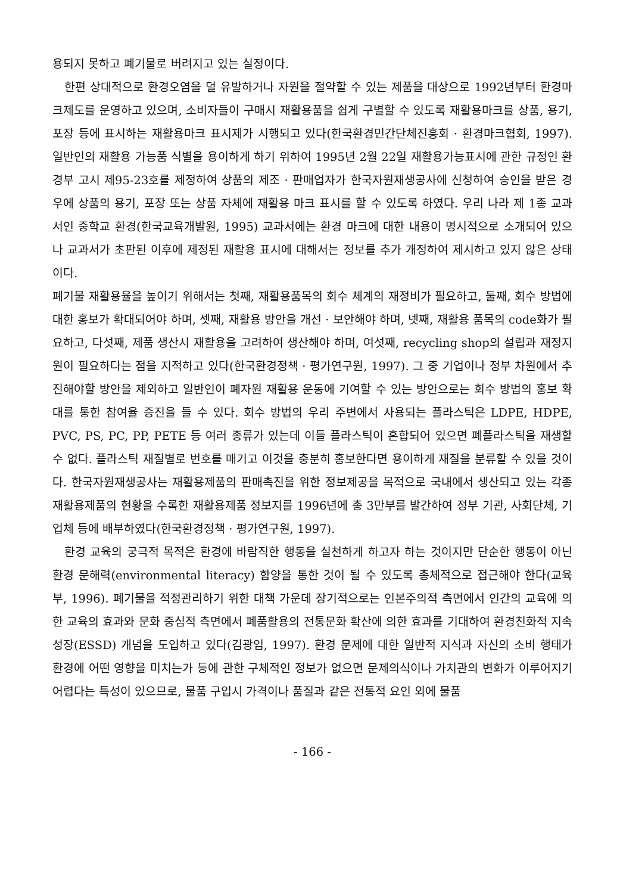용되지 못하고 폐기물로 버려지고 있는 실정이다.
한편 상대적으로 환경오염을 덜 유발하거나 자원을 절약할 수 있는 제품을 대상으로 1992년부터 환경마크제도를 운영하고 있으며, 소비자들이 구매시 재활용품을 쉽게 구별할 수 있도록 재활용마크를 상품, 용기, 포장 등에 표시하는 재활용마크 표시제가 시행되고 있다(한국환경민간단체진흥회 · 환경마크협회, 1997). 일반인의 재활용 가능품 식별을 용이하게 하기 위하여 1995년 2월 22일 재활용가능표시에 관한 규정인 환경부 고시 제95-23호를 제정하여 상품의 제조 · 판매업자가 한국자원재생공사에 신청하여 승인을 받은 경우에 상품의 용기, 포장 또는 상품 자체에 재활용 마크 표시를 할 수 있도록 하였다. 우리 나라 제 1종 교과서인 중학교 환경(한국교육개발원, 1995) 교과서에는 환경 마크에 대한 내용이 명시적으로 소개되어 있으나 교과서가 초판된 이후에 제정된 재활용 표시에 대해서는 정보를 추가 개정하여 제시하고 있지 않은 상태이다.
폐기물 재활용율을 높이기 위해서는 첫째, 재활용품목의 회수 체계의 재정비가 필요하고, 둘째, 회수 방법에 대한 홍보가 확대되어야 하며, 셋째, 재활용 방안을 개선 · 보안해야 하며, 넷째, 재활용 품목의 code화가 필요하고, 다섯째, 제품 생산시 재활용을 고려하여 생산해야 하며, 여섯째, recycling shop의 설립과 재정지원이 필요하다는 점을 지적하고 있다(한국환경정책 · 평가연구원, 1997). 그 중 기업이나 정부 차원에서 추진해야할 방안을 제외하고 일반인이 폐자원 재활용 운동에 기여할 수 있는 방안으로는 회수 방법의 홍보 확대를 통한 참여율 증진을 들 수 있다. 회수 방법의 우리 주변에서 사용되는 플라스틱은 LDPE, HDPE, PVC, PS, PC, PP, PETE 등 여러 종류가 있는데 이들 플라스틱이 혼합되어 있으면 폐플라스틱을 재생할 수 없다. 플라스틱 재질별로 번호를 매기고 이것을 충분히 홍보한다면 용이하게 재질을 분류할 수 있을 것이다. 한국자원재생공사는 재활용제품의 판매촉진을 위한 정보제공을 목적으로 국내에서 생산되고 있는 각종 재활용제품의 현황을 수록한 재활용제품 정보지를 1996년에 총 3만부를 발간하여 정부 기관, 사회단체, 기업체 등에 배부하였다(한국환경정책 · 평가연구원, 1997).
환경 교육의 궁극적 목적은 환경에 바람직한 행동을 실천하게 하고자 하는 것이지만 단순한 행동이 아닌 환경 문해력(environmental literacy) 함양을 통한 것이 될 수 있도록 총체적으로 접근해야 한다(교육부, 1996). 폐기물을 적정관리하기 위한 대책 가운데 장기적으로는 인본주의적 측면에서 인간의 교육에 의한 교육의 효과와 문화 중심적 측면에서 폐품활용의 전통문화 확산에 의한 효과를 기대하여 환경친화적 지속성장(ESSD) 개념을 도입하고 있다(김광임, 1997). 환경 문제에 대한 일반적 지식과 자신의 소비 행태가 환경에 어떤 영향을 미치는가 등에 관한 구체적인 정보가 없으면 문제의식이나 가치관의 변화가 이루어지기 어렵다는 특성이 있으므로, 물품 구입시 가격이나 품질과 같은 전통적 요인 외에 물품
- 166 -